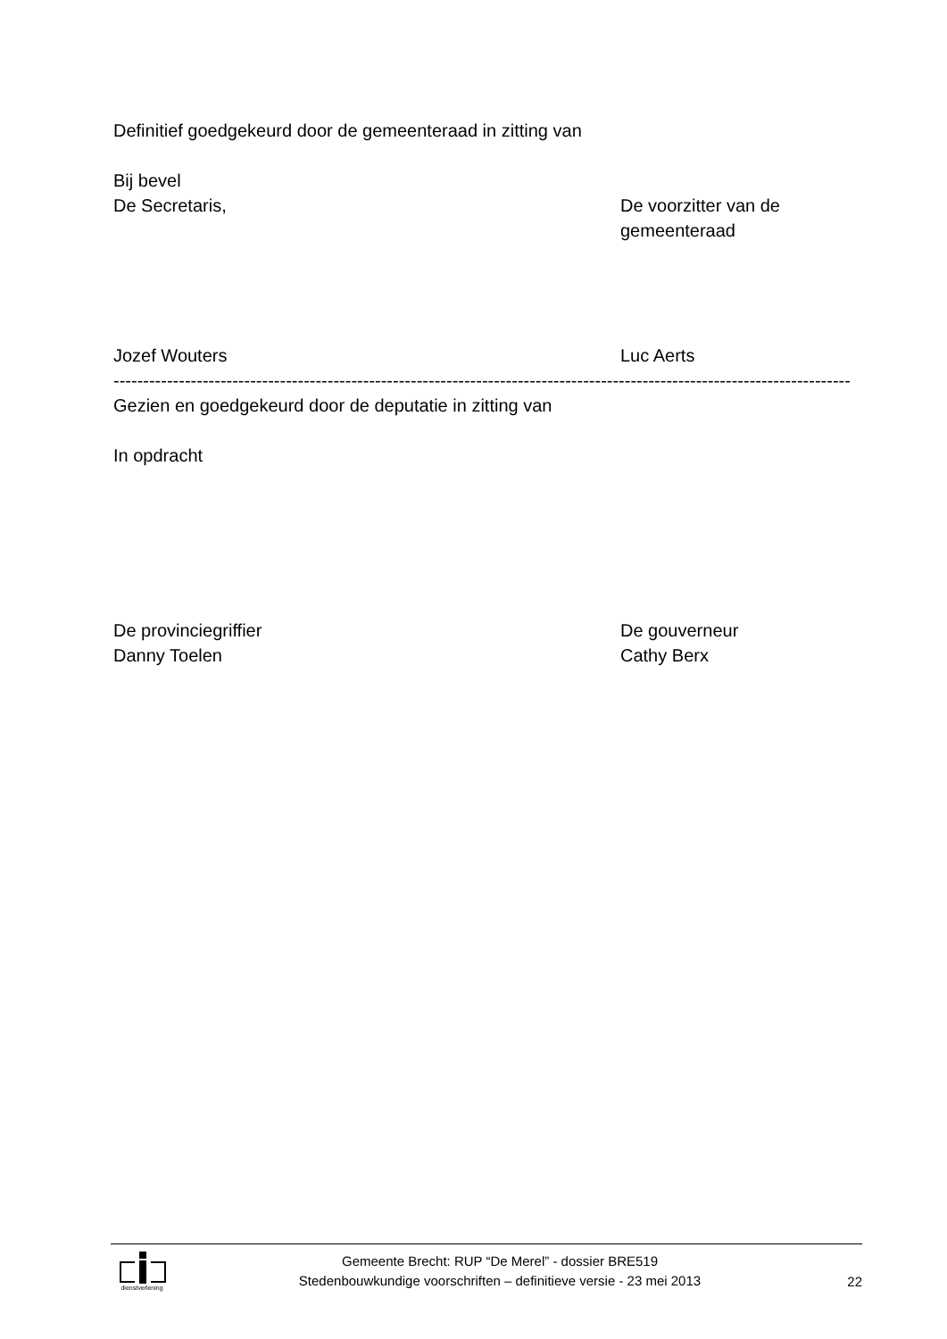Definitief goedgekeurd door de gemeenteraad in zitting van
Bij bevel
De Secretaris, De voorzitter van de gemeenteraad
Jozef Wouters Luc Aerts
----------------------------------------------------------------------------------------------------------------------------
Gezien en goedgekeurd door de deputatie in zitting van
In opdracht
De provinciegriffier
Danny Toelen
De gouverneur
Cathy Berx
dienstverlening
Gemeente Brecht: RUP “De Merel” - dossier BRE519
Stedenbouwkundige voorschriften – definitieve versie - 23 mei 2013
22